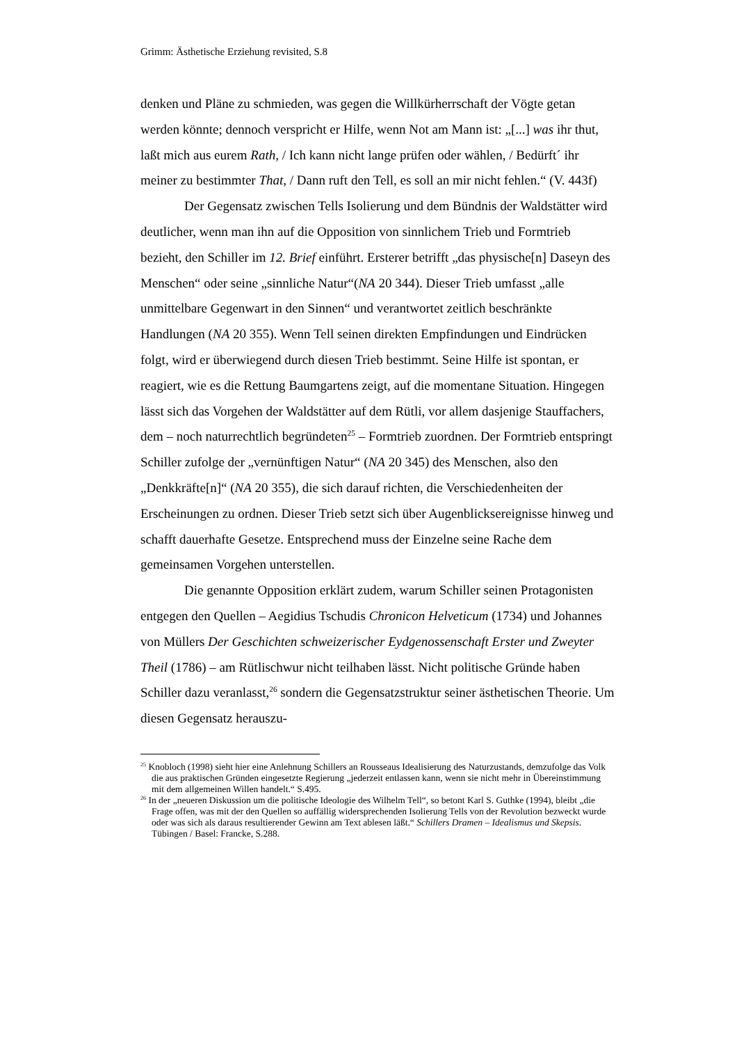Grimm: Ästhetische Erziehung revisited, S.8
denken und Pläne zu schmieden, was gegen die Willkürherrschaft der Vögte getan werden könnte; dennoch verspricht er Hilfe, wenn Not am Mann ist: „[...] was ihr thut, laßt mich aus eurem Rath, / Ich kann nicht lange prüfen oder wählen, / Bedürft´ ihr meiner zu bestimmter That, / Dann ruft den Tell, es soll an mir nicht fehlen.“ (V. 443f)
Der Gegensatz zwischen Tells Isolierung und dem Bündnis der Waldstätter wird deutlicher, wenn man ihn auf die Opposition von sinnlichem Trieb und Formtrieb bezieht, den Schiller im 12. Brief einführt. Ersterer betrifft „das physische[n] Daseyn des Menschen“ oder seine „sinnliche Natur“(NA 20 344). Dieser Trieb umfasst „alle unmittelbare Gegenwart in den Sinnen“ und verantwortet zeitlich beschränkte Handlungen (NA 20 355). Wenn Tell seinen direkten Empfindungen und Eindrücken folgt, wird er überwiegend durch diesen Trieb bestimmt. Seine Hilfe ist spontan, er reagiert, wie es die Rettung Baumgartens zeigt, auf die momentane Situation. Hingegen lässt sich das Vorgehen der Waldstätter auf dem Rütli, vor allem dasjenige Stauffachers, dem – noch naturrechtlich begründeten<sup>25</sup> – Formtrieb zuordnen. Der Formtrieb entspringt Schiller zufolge der „vernünftigen Natur“ (NA 20 345) des Menschen, also den „Denkkräfte[n]“ (NA 20 355), die sich darauf richten, die Verschiedenheiten der Erscheinungen zu ordnen. Dieser Trieb setzt sich über Augenblicksereignisse hinweg und schafft dauerhafte Gesetze. Entsprechend muss der Einzelne seine Rache dem gemeinsamen Vorgehen unterstellen.
Die genannte Opposition erklärt zudem, warum Schiller seinen Protagonisten entgegen den Quellen – Aegidius Tschudis Chronicon Helveticum (1734) und Johannes von Müllers Der Geschichten schweizerischer Eydgenossenschaft Erster und Zweyter Theil (1786) – am Rütlischwur nicht teilhaben lässt. Nicht politische Gründe haben Schiller dazu veranlasst,<sup>26</sup> sondern die Gegensatzstruktur seiner ästhetischen Theorie. Um diesen Gegensatz herauszu-
<sup>25</sup> Knobloch (1998) sieht hier eine Anlehnung Schillers an Rousseaus Idealisierung des Naturzustands, demzufolge das Volk die aus praktischen Gründen eingesetzte Regierung „jederzeit entlassen kann, wenn sie nicht mehr in Übereinstimmung mit dem allgemeinen Willen handelt.“ S.495.
<sup>26</sup> In der „neueren Diskussion um die politische Ideologie des Wilhelm Tell“, so betont Karl S. Guthke (1994), bleibt „die Frage offen, was mit der den Quellen so auffällig widersprechenden Isolierung Tells von der Revolution bezweckt wurde oder was sich als daraus resultierender Gewinn am Text ablesen läßt.“ Schillers Dramen – Idealismus und Skepsis. Tübingen / Basel: Francke, S.288.